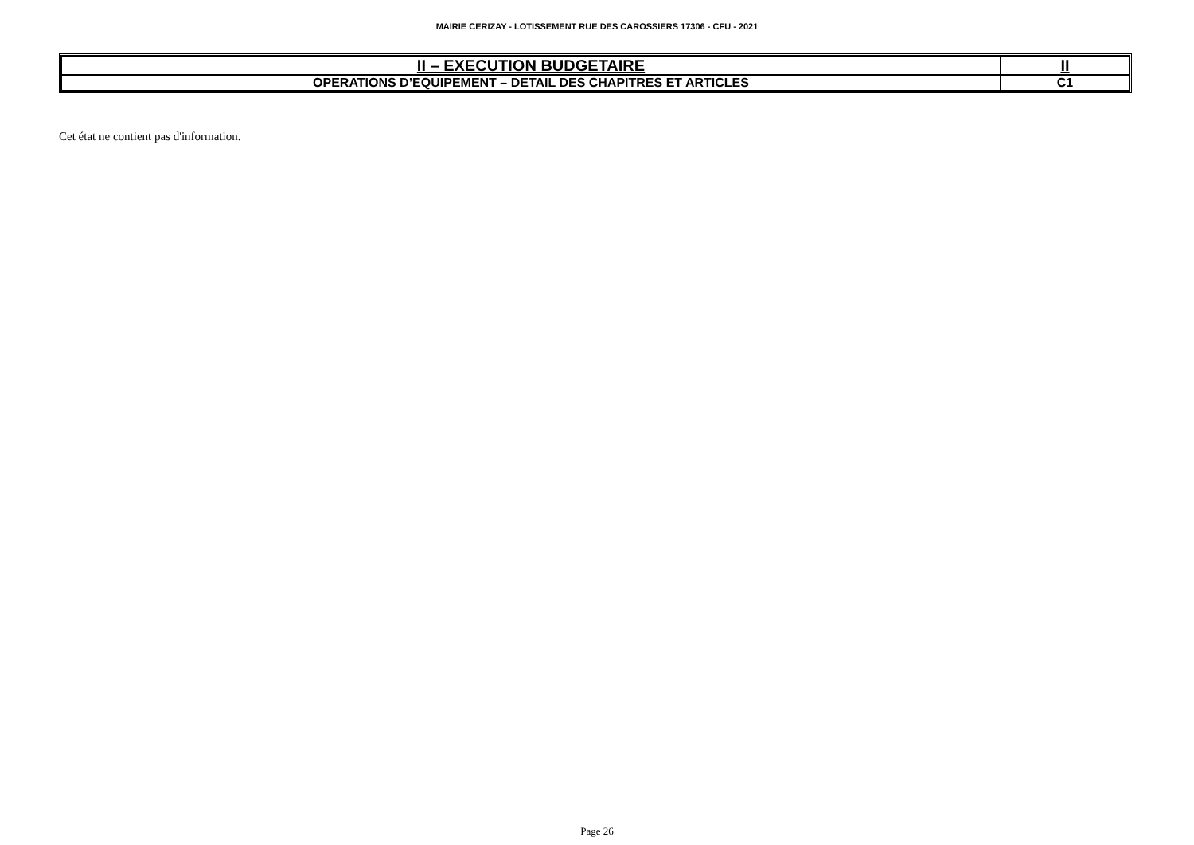MAIRIE CERIZAY - LOTISSEMENT RUE DES CAROSSIERS 17306 - CFU - 2021
| II – EXECUTION BUDGETAIRE | II |
| OPERATIONS D’EQUIPEMENT – DETAIL DES CHAPITRES ET ARTICLES | C1 |
Cet état ne contient pas d'information.
Page 26